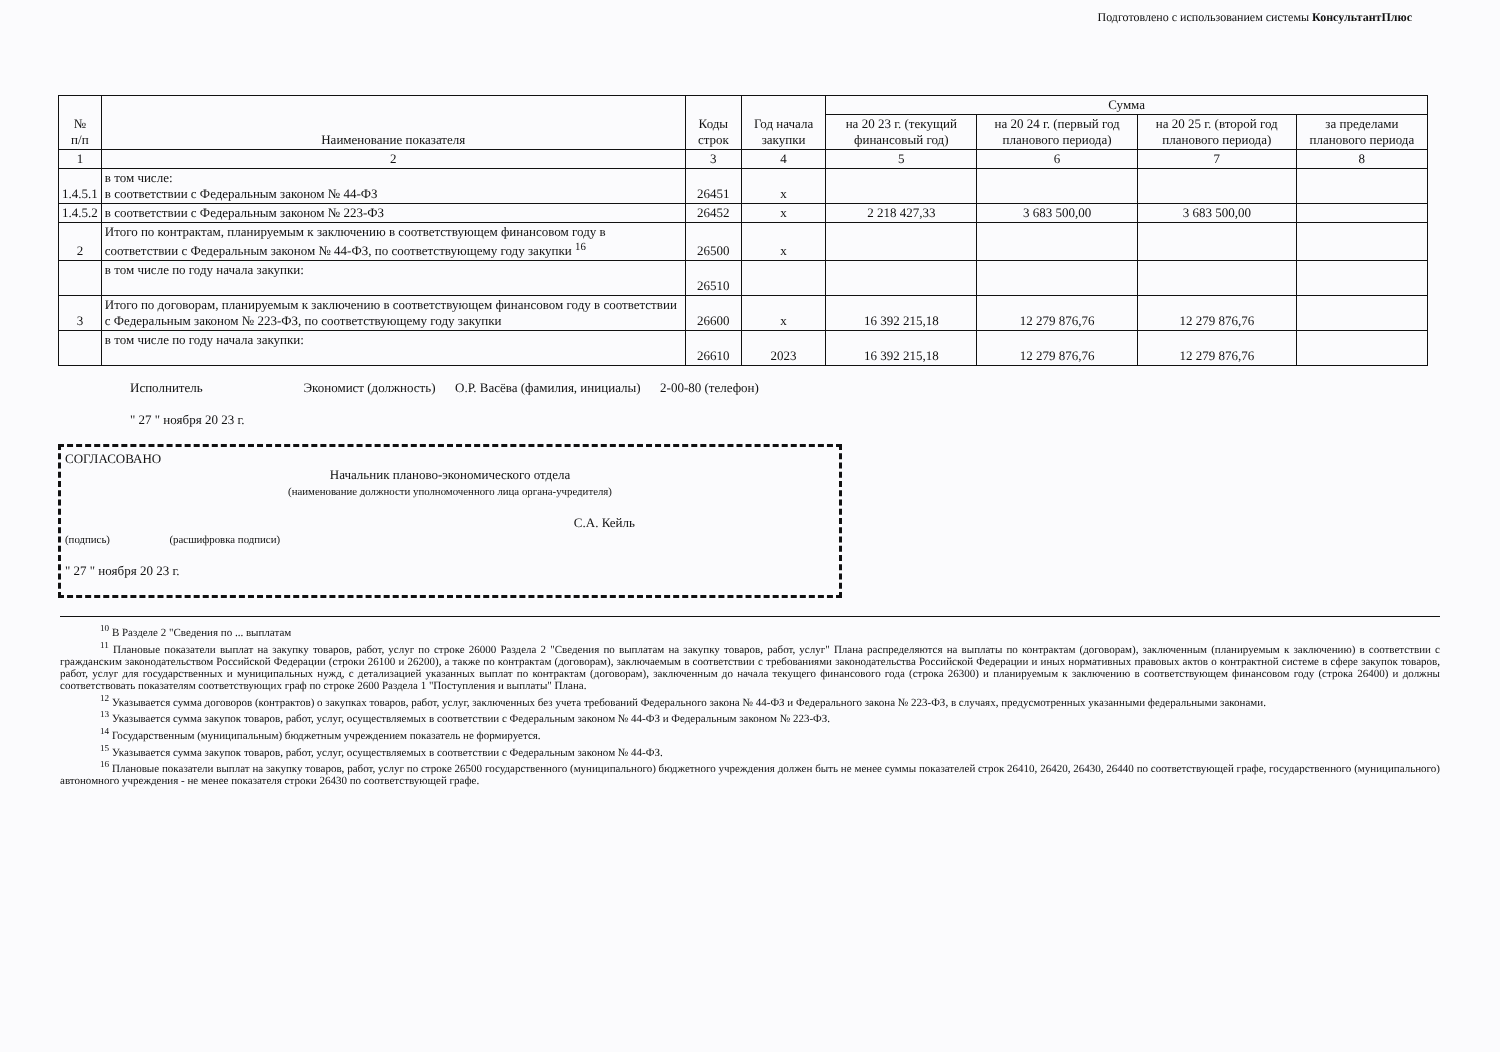Подготовлено с использованием системы КонсультантПлюс
| № п/п | Наименование показателя | Коды строк | Год начала закупки | Сумма | | | |
| --- | --- | --- | --- | --- | --- | --- | --- |
| | | | | на 20 23 г. (текущий финансовый год) | на 20 24 г. (первый год планового периода) | на 20 25 г. (второй год планового периода) | за пределами планового периода |
| 1 | 2 | 3 | 4 | 5 | 6 | 7 | 8 |
| 1.4.5.1 | в том числе: в соответствии с Федеральным законом № 44-ФЗ | 26451 | x | | | | |
| 1.4.5.2 | в соответствии с Федеральным законом № 223-ФЗ | 26452 | x | 2 218 427,33 | 3 683 500,00 | 3 683 500,00 | |
| 2 | Итого по контрактам, планируемым к заключению в соответствующем финансовом году в соответствии с Федеральным законом № 44-ФЗ, по соответствующему году закупки <sup>16</sup> | 26500 | x | | | | |
| | в том числе по году начала закупки: | 26510 | | | | | |
| 3 | Итого по договорам, планируемым к заключению в соответствующем финансовом году в соответствии с Федеральным законом № 223-ФЗ, по соответствующему году закупки | 26600 | x | 16 392 215,18 | 12 279 876,76 | 12 279 876,76 | |
| | в том числе по году начала закупки: | 26610 | 2023 | 16 392 215,18 | 12 279 876,76 | 12 279 876,76 | |
Исполнитель Экономист (должность) О.Р. Васёва (фамилия, инициалы) 2-00-80 (телефон)
" 27 " ноября 20 23 г.
СОГЛАСОВАНО
Начальник планово-экономического отдела
(наименование должности уполномоченного лица органа-учредителя)
С.А. Кейль
(подпись) (расшифровка подписи)
" 27 " ноября 20 23 г.
<sup>10</sup> В Разделе 2 "Сведения по ... выплатам
<sup>11</sup> Плановые показатели выплат на закупку товаров, работ, услуг по строке 26000 Раздела 2 "Сведения по выплатам на закупку товаров, работ, услуг" Плана распределяются на выплаты по контрактам (договорам), заключенным (планируемым к заключению) в соответствии с гражданским законодательством Российской Федерации (строки 26100 и 26200), а также по контрактам (договорам), заключаемым в соответствии с требованиями законодательства Российской Федерации и иных нормативных правовых актов о контрактной системе в сфере закупок товаров, работ, услуг для государственных и муниципальных нужд, с детализацией указанных выплат по контрактам (договорам), заключенным до начала текущего финансового года (строка 26300) и планируемым к заключению в соответствующем финансовом году (строка 26400) и должны соответствовать показателям соответствующих граф по строке 2600 Раздела 1 "Поступления и выплаты" Плана.
<sup>12</sup> Указывается сумма договоров (контрактов) о закупках товаров, работ, услуг, заключенных без учета требований Федерального закона № 44-ФЗ и Федерального закона № 223-ФЗ, в случаях, предусмотренных указанными федеральными законами.
<sup>13</sup> Указывается сумма закупок товаров, работ, услуг, осуществляемых в соответствии с Федеральным законом № 44-ФЗ и Федеральным законом № 223-ФЗ.
<sup>14</sup> Государственным (муниципальным) бюджетным учреждением показатель не формируется.
<sup>15</sup> Указывается сумма закупок товаров, работ, услуг, осуществляемых в соответствии с Федеральным законом № 44-ФЗ.
<sup>16</sup> Плановые показатели выплат на закупку товаров, работ, услуг по строке 26500 государственного (муниципального) бюджетного учреждения должен быть не менее суммы показателей строк 26410, 26420, 26430, 26440 по соответствующей графе, государственного (муниципального) автономного учреждения - не менее показателя строки 26430 по соответствующей графе.